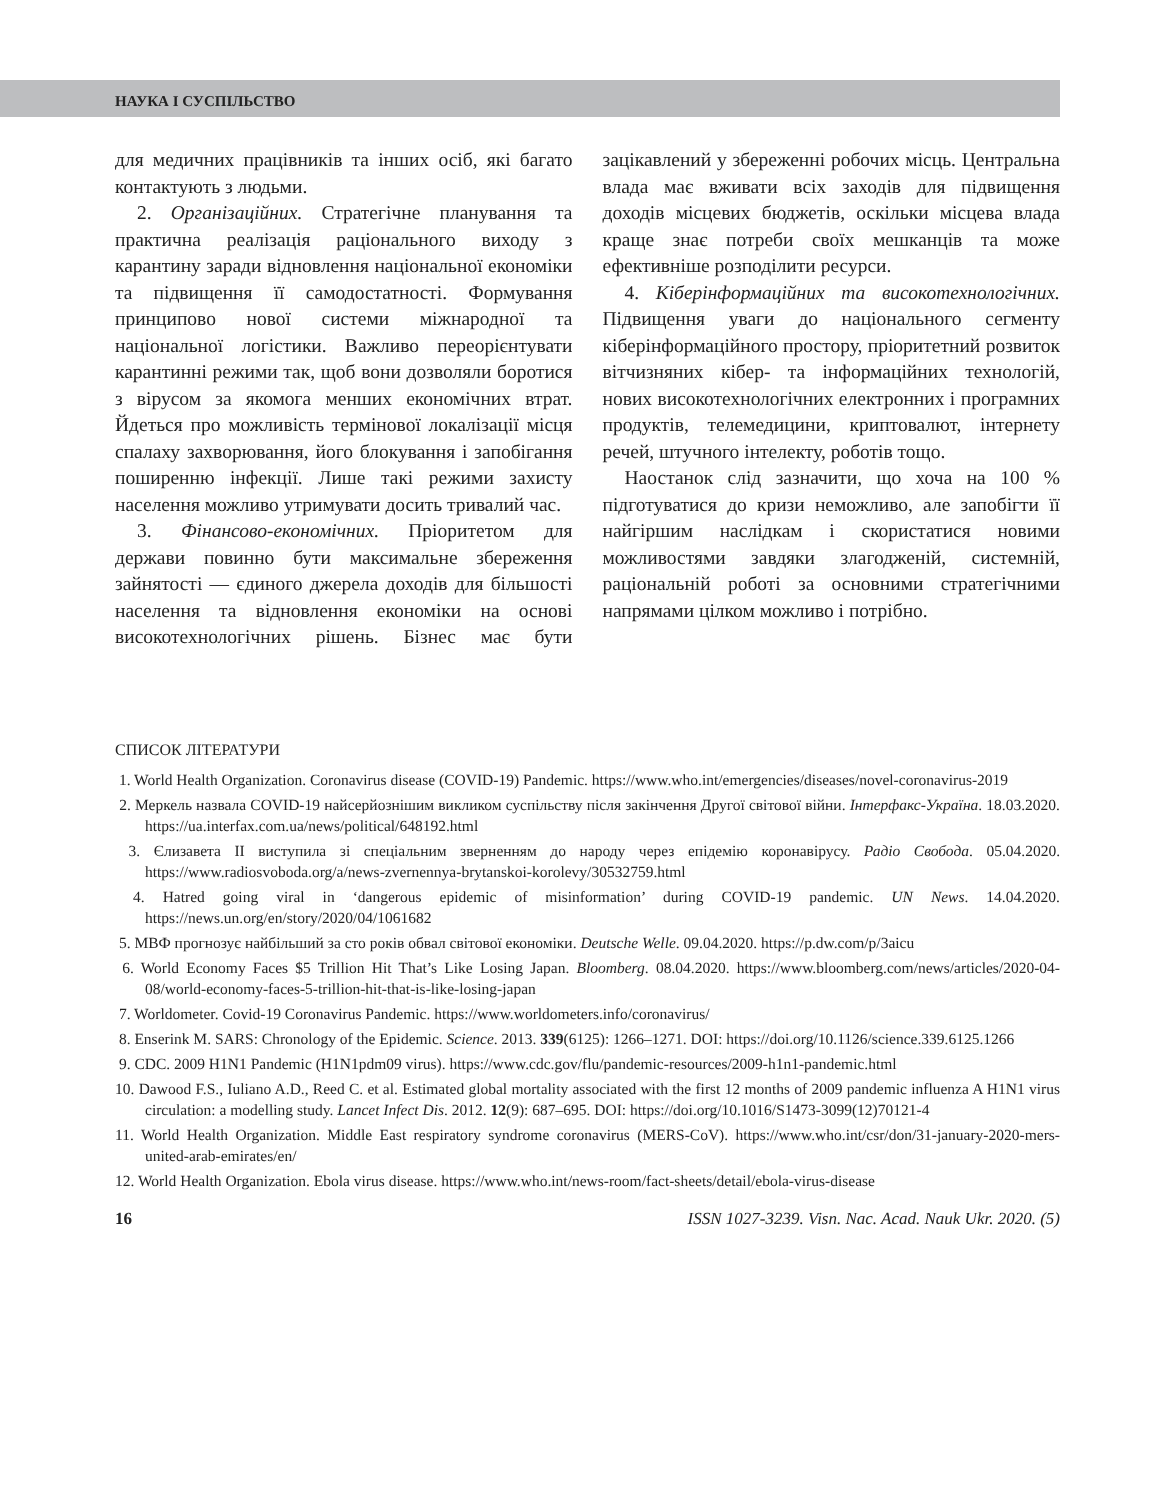НАУКА І СУСПІЛЬСТВО
для медичних працівників та інших осіб, які багато контактують з людьми.
2. Організаційних. Стратегічне планування та практична реалізація раціонального виходу з карантину заради відновлення національної економіки та підвищення її самодостатності. Формування принципово нової системи міжнародної та національної логістики. Важливо переорієнтувати карантинні режими так, щоб вони дозволяли боротися з вірусом за якомога менших економічних втрат. Йдеться про можливість термінової локалізації місця спалаху захворювання, його блокування і запобігання поширенню інфекції. Лише такі режими захисту населення можливо утримувати досить тривалий час.
3. Фінансово-економічних. Пріоритетом для держави повинно бути максимальне збереження зайнятості — єдиного джерела доходів для більшості населення та відновлення економіки на основі високотехнологічних рішень. Бізнес має бути зацікавлений у збереженні робочих місць. Центральна влада має вживати всіх заходів для підвищення доходів місцевих бюджетів, оскільки місцева влада краще знає потреби своїх мешканців та може ефективніше розподілити ресурси.
4. Кіберінформаційних та високотехнологічних. Підвищення уваги до національного сегменту кіберінформаційного простору, пріоритетний розвиток вітчизняних кібер- та інформаційних технологій, нових високотехнологічних електронних і програмних продуктів, телемедицини, криптовалют, інтернету речей, штучного інтелекту, роботів тощо.
Наостанок слід зазначити, що хоча на 100 % підготуватися до кризи неможливо, але запобігти її найгіршим наслідкам і скористатися новими можливостями завдяки злагодженій, системній, раціональній роботі за основними стратегічними напрямами цілком можливо і потрібно.
СПИСОК ЛІТЕРАТУРИ
1. World Health Organization. Coronavirus disease (COVID-19) Pandemic. https://www.who.int/emergencies/diseases/novel-coronavirus-2019
2. Меркель назвала COVID-19 найсерйознішим викликом суспільству після закінчення Другої світової війни. Інтерфакс-Україна. 18.03.2020. https://ua.interfax.com.ua/news/political/648192.html
3. Єлизавета II виступила зі спеціальним зверненням до народу через епідемію коронавірусу. Радіо Свобода. 05.04.2020. https://www.radiosvoboda.org/a/news-zvernennya-brytanskoi-korolevy/30532759.html
4. Hatred going viral in ‘dangerous epidemic of misinformation’ during COVID-19 pandemic. UN News. 14.04.2020. https://news.un.org/en/story/2020/04/1061682
5. МВФ прогнозує найбільший за сто років обвал світової економіки. Deutsche Welle. 09.04.2020. https://p.dw.com/p/3aicu
6. World Economy Faces $5 Trillion Hit That’s Like Losing Japan. Bloomberg. 08.04.2020. https://www.bloomberg.com/news/articles/2020-04-08/world-economy-faces-5-trillion-hit-that-is-like-losing-japan
7. Worldometer. Covid-19 Coronavirus Pandemic. https://www.worldometers.info/coronavirus/
8. Enserink M. SARS: Chronology of the Epidemic. Science. 2013. 339(6125): 1266–1271. DOI: https://doi.org/10.1126/science.339.6125.1266
9. CDC. 2009 H1N1 Pandemic (H1N1pdm09 virus). https://www.cdc.gov/flu/pandemic-resources/2009-h1n1-pandemic.html
10. Dawood F.S., Iuliano A.D., Reed C. et al. Estimated global mortality associated with the first 12 months of 2009 pandemic influenza A H1N1 virus circulation: a modelling study. Lancet Infect Dis. 2012. 12(9): 687–695. DOI: https://doi.org/10.1016/S1473-3099(12)70121-4
11. World Health Organization. Middle East respiratory syndrome coronavirus (MERS-CoV). https://www.who.int/csr/don/31-january-2020-mers-united-arab-emirates/en/
12. World Health Organization. Ebola virus disease. https://www.who.int/news-room/fact-sheets/detail/ebola-virus-disease
16 ISSN 1027-3239. Visn. Nac. Acad. Nauk Ukr. 2020. (5)